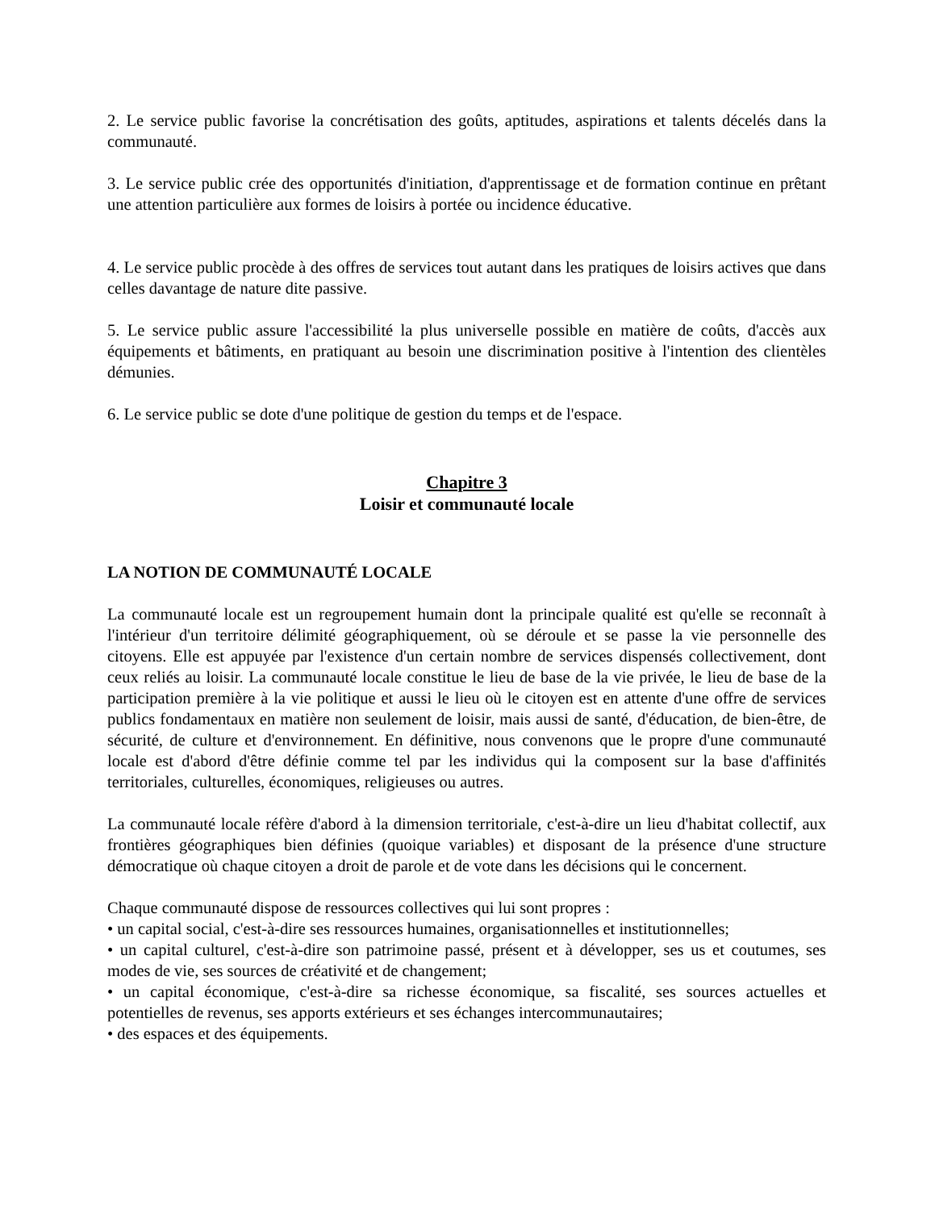2. Le service public favorise la concrétisation des goûts, aptitudes, aspirations et talents décelés dans la communauté.
3. Le service public crée des opportunités d'initiation, d'apprentissage et de formation continue en prêtant une attention particulière aux formes de loisirs à portée ou incidence éducative.
4. Le service public procède à des offres de services tout autant dans les pratiques de loisirs actives que dans celles davantage de nature dite passive.
5. Le service public assure l'accessibilité la plus universelle possible en matière de coûts, d'accès aux équipements et bâtiments, en pratiquant au besoin une discrimination positive à l'intention des clientèles démunies.
6. Le service public se dote d'une politique de gestion du temps et de l'espace.
Chapitre 3
Loisir et communauté locale
LA NOTION DE COMMUNAUTÉ LOCALE
La communauté locale est un regroupement humain dont la principale qualité est qu'elle se reconnaît à l'intérieur d'un territoire délimité géographiquement, où se déroule et se passe la vie personnelle des citoyens. Elle est appuyée par l'existence d'un certain nombre de services dispensés collectivement, dont ceux reliés au loisir. La communauté locale constitue le lieu de base de la vie privée, le lieu de base de la participation première à la vie politique et aussi le lieu où le citoyen est en attente d'une offre de services publics fondamentaux en matière non seulement de loisir, mais aussi de santé, d'éducation, de bien-être, de sécurité, de culture et d'environnement. En définitive, nous convenons que le propre d'une communauté locale est d'abord d'être définie comme tel par les individus qui la composent sur la base d'affinités territoriales, culturelles, économiques, religieuses ou autres.
La communauté locale réfère d'abord à la dimension territoriale, c'est-à-dire un lieu d'habitat collectif, aux frontières géographiques bien définies (quoique variables) et disposant de la présence d'une structure démocratique où chaque citoyen a droit de parole et de vote dans les décisions qui le concernent.
Chaque communauté dispose de ressources collectives qui lui sont propres :
• un capital social, c'est-à-dire ses ressources humaines, organisationnelles et institutionnelles;
• un capital culturel, c'est-à-dire son patrimoine passé, présent et à développer, ses us et coutumes, ses modes de vie, ses sources de créativité et de changement;
• un capital économique, c'est-à-dire sa richesse économique, sa fiscalité, ses sources actuelles et potentielles de revenus, ses apports extérieurs et ses échanges intercommunautaires;
• des espaces et des équipements.